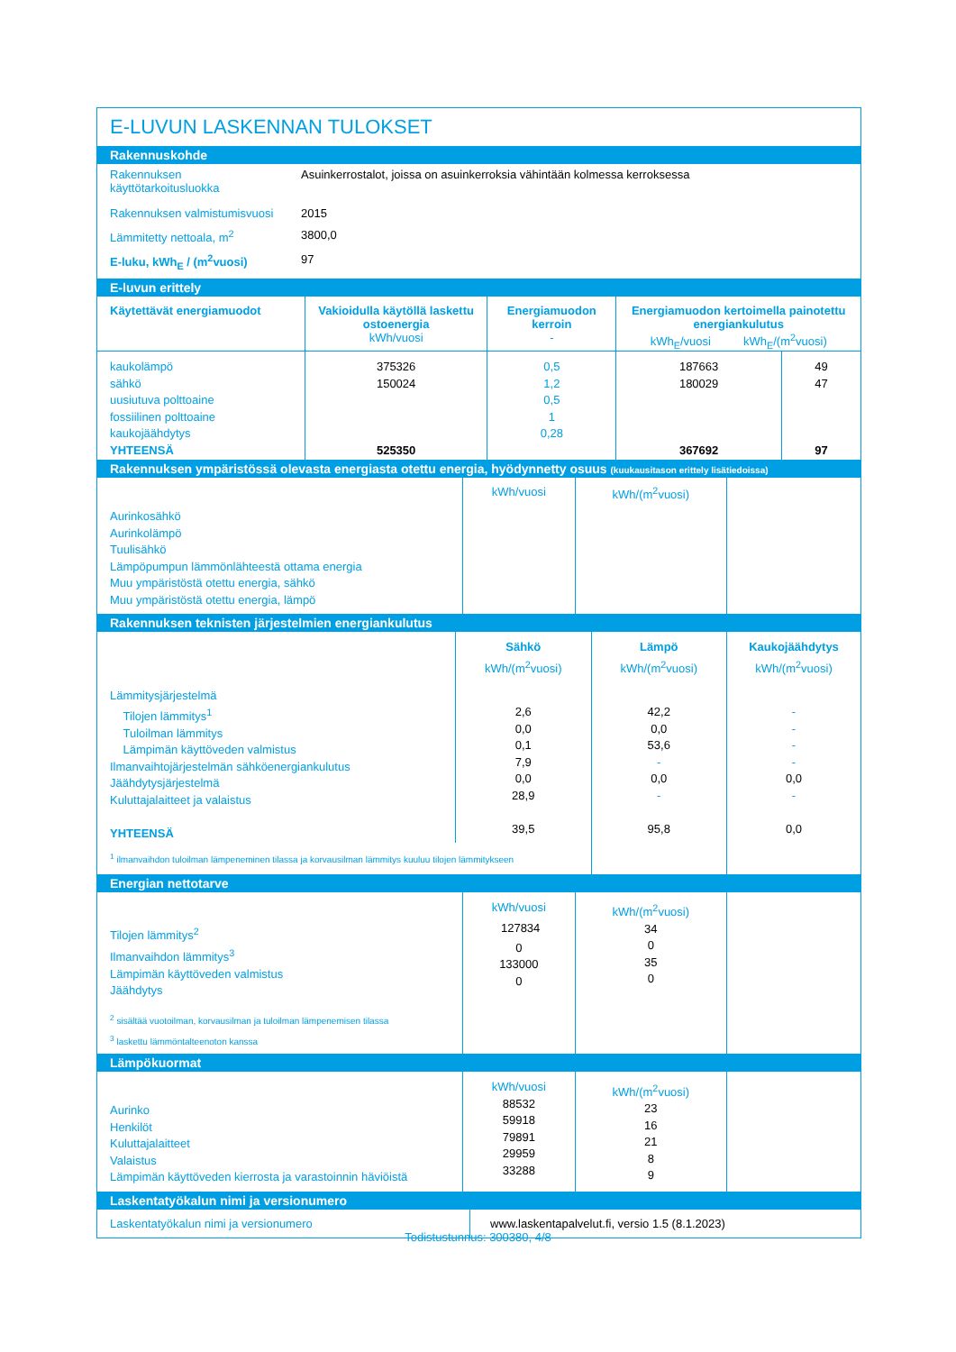E-LUVUN LASKENNAN TULOKSET
Rakennuskohde
| Rakennuksen käyttötarkoitusluokka | Asuinkerrostalot, joissa on asuinkerroksia vähintään kolmessa kerroksessa |
| Rakennuksen valmistumisvuosi | 2015 |
| Lämmitetty nettoala, m<sup>2</sup> | 3800,0 |
| E-luku, kWh<sub>E</sub> / (m<sup>2</sup>vuosi) | 97 |
E-luvun erittely
| Käytettävät energiamuodot | Vakioidulla käytöllä laskettu ostoenergia kWh/vuosi | Energiamuodon kerroin - | Energiamuodon kertoimella painotettu energiankulutus kWh<sub>E</sub>/vuosi kWh<sub>E</sub>/(m<sup>2</sup>vuosi) | |
| --- | --- | --- | --- | --- |
| kaukolämpö sähkö uusiutuva polttoaine fossiilinen polttoaine kaukojäähdytys YHTEENSÄ | 375326 150024 525350 | 0,5 1,2 0,5 1 0,28 | 187663 180029 367692 | 49 47 97 |
Rakennuksen ympäristössä olevasta energiasta otettu energia, hyödynnetty osuus (kuukausitason erittely lisätiedoissa)
| Aurinkosähkö Aurinkolämpö Tuulisähkö Lämpöpumpun lämmönlähteestä ottama energia Muu ympäristöstä otettu energia, sähkö Muu ympäristöstä otettu energia, lämpö | kWh/vuosi | kWh/(m<sup>2</sup>vuosi) | |
Rakennuksen teknisten järjestelmien energiankulutus
| | Sähkö kWh/(m<sup>2</sup>vuosi) | Lämpö kWh/(m<sup>2</sup>vuosi) | Kaukojäähdytys kWh/(m<sup>2</sup>vuosi) |
| Lämmitysjärjestelmä Tilojen lämmitys<sup>1</sup> Tuloilman lämmitys Lämpimän käyttöveden valmistus Ilmanvaihtojärjestelmän sähköenergiankulutus Jäähdytysjärjestelmä Kuluttajalaitteet ja valaistus YHTEENSÄ | 2,6 0,0 0,1 7,9 0,0 28,9 39,5 | 42,2 0,0 53,6 - 0,0 - 95,8 | - - - - 0,0 - 0,0 |
| <sup>1</sup> ilmanvaihdon tuloilman lämpeneminen tilassa ja korvausilman lämmitys kuuluu tilojen lämmitykseen | | | |
Energian nettotarve
| Tilojen lämmitys<sup>2</sup> Ilmanvaihdon lämmitys<sup>3</sup> Lämpimän käyttöveden valmistus Jäähdytys | kWh/vuosi 127834 0 133000 0 | kWh/(m<sup>2</sup>vuosi) 34 0 35 0 | |
| <sup>2</sup> sisältää vuotoilman, korvausilman ja tuloilman lämpenemisen tilassa <sup>3</sup> laskettu lämmöntalteenoton kanssa | | | |
Lämpökuormat
| Aurinko Henkilöt Kuluttajalaitteet Valaistus Lämpimän käyttöveden kierrosta ja varastoinnin häviöistä | kWh/vuosi 88532 59918 79891 29959 33288 | kWh/(m<sup>2</sup>vuosi) 23 16 21 8 9 | |
Laskentatyökalun nimi ja versionumero
| Laskentatyökalun nimi ja versionumero | www.laskentapalvelut.fi, versio 1.5 (8.1.2023) |
Todistustunnus: 300380, 4/8